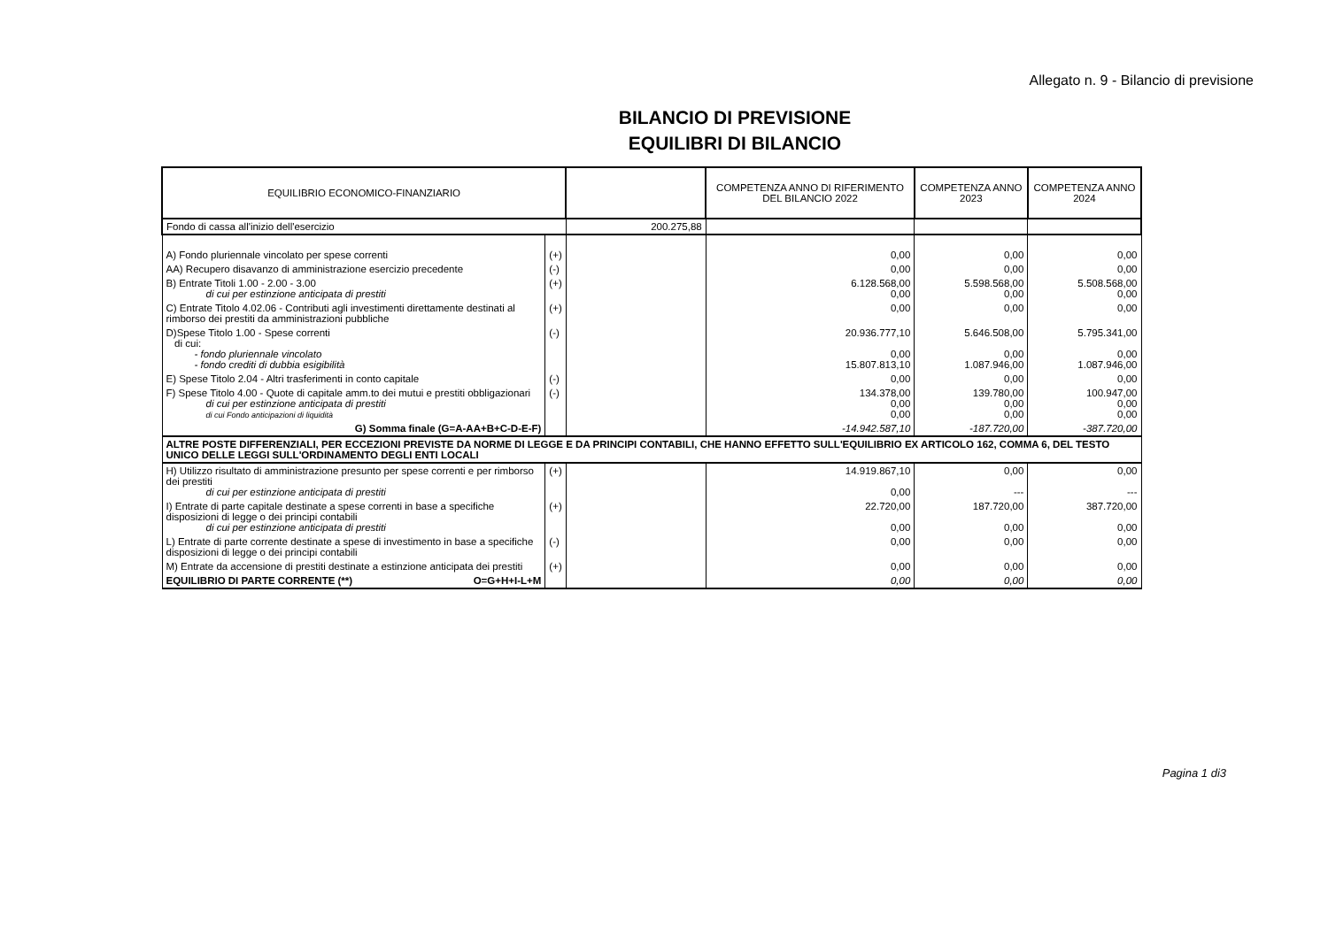Allegato n. 9 - Bilancio di previsione
BILANCIO DI PREVISIONE
EQUILIBRI DI BILANCIO
| EQUILIBRIO ECONOMICO-FINANZIARIO | | | COMPETENZA ANNO DI RIFERIMENTO DEL BILANCIO 2022 | COMPETENZA ANNO 2023 | COMPETENZA ANNO 2024 |
| --- | --- | --- | --- | --- | --- |
| Fondo di cassa all'inizio dell'esercizio | | 200.275,88 | | | |
| A) Fondo pluriennale vincolato per spese correnti | (+) | | 0,00 | 0,00 | 0,00 |
| AA) Recupero disavanzo di amministrazione esercizio precedente | (-) | | 0,00 | 0,00 | 0,00 |
| B) Entrate Titoli 1.00 - 2.00 - 3.00 di cui per estinzione anticipata di prestiti | (+) | | 6.128.568,00 0,00 | 5.598.568,00 0,00 | 5.508.568,00 0,00 |
| C) Entrate Titolo 4.02.06 - Contributi agli investimenti direttamente destinati al rimborso dei prestiti da amministrazioni pubbliche | (+) | | 0,00 | 0,00 | 0,00 |
| D)Spese Titolo 1.00 - Spese correnti di cui: - fondo pluriennale vincolato - fondo crediti di dubbia esigibilità | (-) | | 20.936.777,10 0,00 15.807.813,10 | 5.646.508,00 0,00 1.087.946,00 | 5.795.341,00 0,00 1.087.946,00 |
| E) Spese Titolo 2.04 - Altri trasferimenti in conto capitale | (-) | | 0,00 | 0,00 | 0,00 |
| F) Spese Titolo 4.00 - Quote di capitale amm.to dei mutui e prestiti obbligazionari di cui per estinzione anticipata di prestiti di cui Fondo anticipazioni di liquidità | (-) | | 134.378,00 0,00 0,00 | 139.780,00 0,00 0,00 | 100.947,00 0,00 0,00 |
| G) Somma finale (G=A-AA+B+C-D-E-F) | | | -14.942.587,10 | -187.720,00 | -387.720,00 |
| ALTRE POSTE DIFFERENZIALI, PER ECCEZIONI PREVISTE DA NORME DI LEGGE E DA PRINCIPI CONTABILI, CHE HANNO EFFETTO SULL'EQUILIBRIO EX ARTICOLO 162, COMMA 6, DEL TESTO UNICO DELLE LEGGI SULL'ORDINAMENTO DEGLI ENTI LOCALI | | | | | |
| H) Utilizzo risultato di amministrazione presunto per spese correnti e per rimborso dei prestiti di cui per estinzione anticipata di prestiti | (+) | | 14.919.867,10 0,00 | 0,00 --- | 0,00 --- |
| I) Entrate di parte capitale destinate a spese correnti in base a specifiche disposizioni di legge o dei principi contabili di cui per estinzione anticipata di prestiti | (+) | | 22.720,00 0,00 | 187.720,00 0,00 | 387.720,00 0,00 |
| L) Entrate di parte corrente destinate a spese di investimento in base a specifiche disposizioni di legge o dei principi contabili | (-) | | 0,00 | 0,00 | 0,00 |
| M) Entrate da accensione di prestiti destinate a estinzione anticipata dei prestiti | (+) | | 0,00 | 0,00 | 0,00 |
| EQUILIBRIO DI PARTE CORRENTE (**) O=G+H+I-L+M | | | 0,00 | 0,00 | 0,00 |
Pagina 1 di3